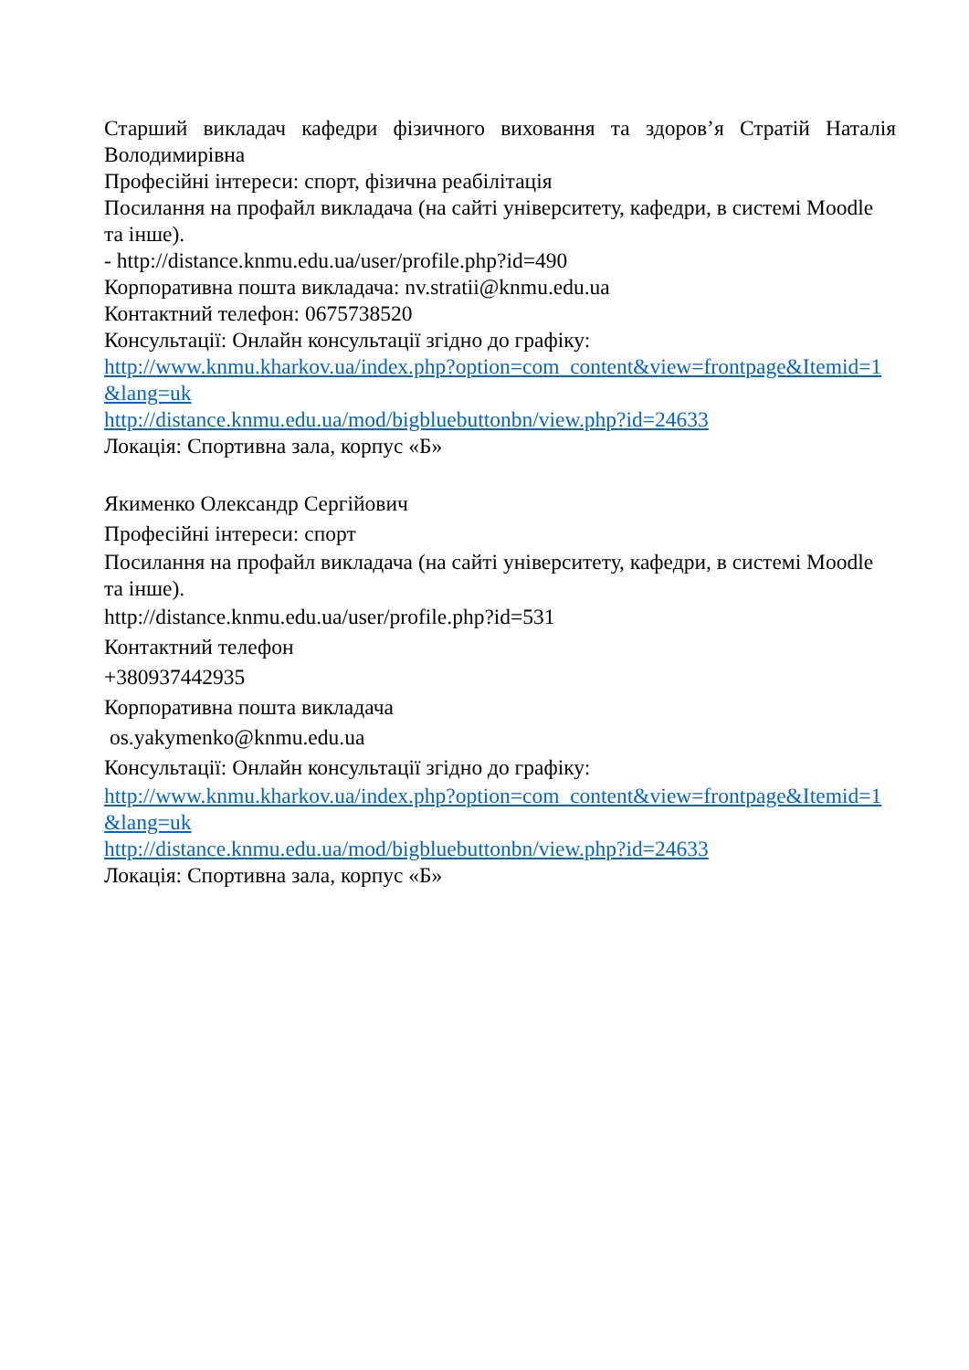Старший викладач кафедри фізичного виховання та здоров’я Стратій Наталія Володимирівна
Професійні інтереси: спорт, фізична реабілітація
Посилання на профайл викладача (на сайті університету, кафедри, в системі Moodle та інше).
- http://distance.knmu.edu.ua/user/profile.php?id=490
Корпоративна пошта викладача: nv.stratii@knmu.edu.ua
Контактний телефон: 0675738520
Консультації: Онлайн консультації згідно до графіку:
http://www.knmu.kharkov.ua/index.php?option=com_content&view=frontpage&Itemid=1&lang=uk
http://distance.knmu.edu.ua/mod/bigbluebuttonbn/view.php?id=24633
Локація: Спортивна зала, корпус «Б»
Якименко Олександр Сергійович
Професійні інтереси: спорт
Посилання на профайл викладача (на сайті університету, кафедри, в системі Moodle та інше).
http://distance.knmu.edu.ua/user/profile.php?id=531
Контактний телефон
+380937442935
Корпоративна пошта викладача
os.yakymenko@knmu.edu.ua
Консультації: Онлайн консультації згідно до графіку:
http://www.knmu.kharkov.ua/index.php?option=com_content&view=frontpage&Itemid=1&lang=uk
http://distance.knmu.edu.ua/mod/bigbluebuttonbn/view.php?id=24633
Локація: Спортивна зала, корпус «Б»